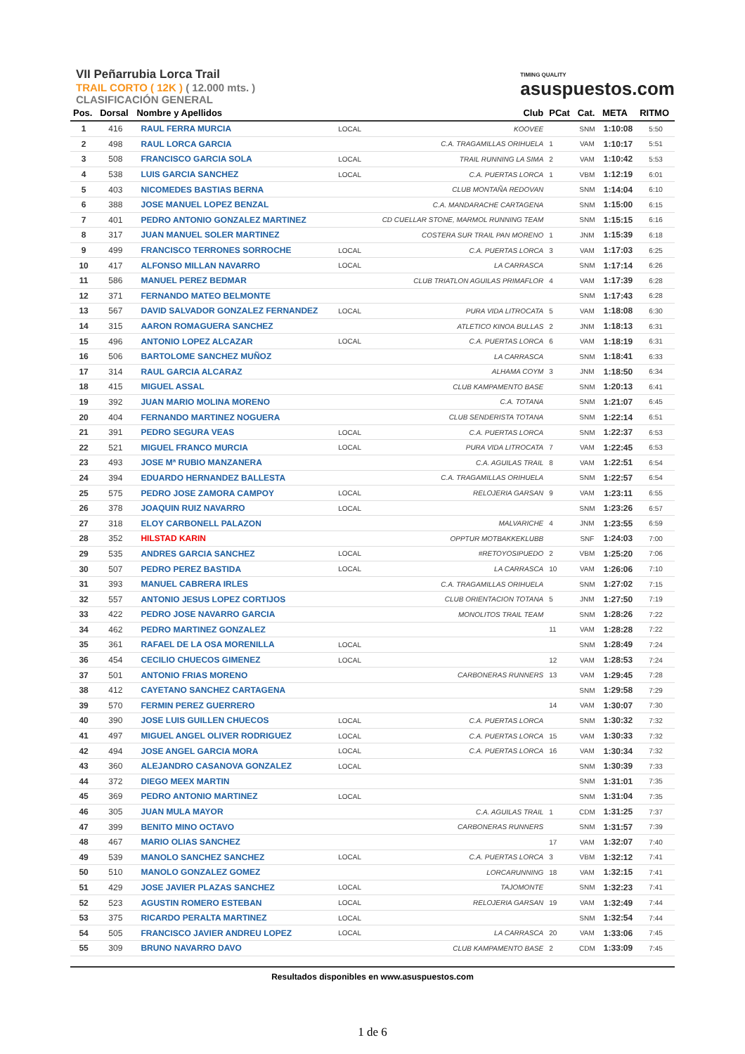VII Peñarrubia Lorca Trail
TRAIL CORTO ( 12K ) ( 12.000 mts. )
CLASIFICACIÓN GENERAL
TIMING QUALITY
asuspuestos.com
| Pos. | Dorsal | Nombre y Apellidos | | Club | PCat | Cat. | META | RITMO |
| --- | --- | --- | --- | --- | --- | --- | --- | --- |
| 1 | 416 | RAUL FERRA MURCIA | LOCAL | KOOVEE | | SNM | 1:10:08 | 5:50 |
| 2 | 498 | RAUL LORCA GARCIA | | C.A. TRAGAMILLAS ORIHUELA | 1 | VAM | 1:10:17 | 5:51 |
| 3 | 508 | FRANCISCO GARCIA SOLA | LOCAL | TRAIL RUNNING LA SIMA | 2 | VAM | 1:10:42 | 5:53 |
| 4 | 538 | LUIS GARCIA SANCHEZ | LOCAL | C.A. PUERTAS LORCA | 1 | VBM | 1:12:19 | 6:01 |
| 5 | 403 | NICOMEDES BASTIAS BERNA | | CLUB MONTAÑA REDOVAN | | SNM | 1:14:04 | 6:10 |
| 6 | 388 | JOSE MANUEL LOPEZ BENZAL | | C.A. MANDARACHE CARTAGENA | | SNM | 1:15:00 | 6:15 |
| 7 | 401 | PEDRO ANTONIO GONZALEZ MARTINEZ | | CD CUELLAR STONE, MARMOL RUNNING TEAM | | SNM | 1:15:15 | 6:16 |
| 8 | 317 | JUAN MANUEL SOLER MARTINEZ | | COSTERA SUR TRAIL PAN MORENO | 1 | JNM | 1:15:39 | 6:18 |
| 9 | 499 | FRANCISCO TERRONES SORROCHE | LOCAL | C.A. PUERTAS LORCA | 3 | VAM | 1:17:03 | 6:25 |
| 10 | 417 | ALFONSO MILLAN NAVARRO | LOCAL | LA CARRASCA | | SNM | 1:17:14 | 6:26 |
| 11 | 586 | MANUEL PEREZ BEDMAR | | CLUB TRIATLON AGUILAS PRIMAFLOR | 4 | VAM | 1:17:39 | 6:28 |
| 12 | 371 | FERNANDO MATEO BELMONTE | | | | SNM | 1:17:43 | 6:28 |
| 13 | 567 | DAVID SALVADOR GONZALEZ FERNANDEZ | LOCAL | PURA VIDA LITROCATA | 5 | VAM | 1:18:08 | 6:30 |
| 14 | 315 | AARON ROMAGUERA SANCHEZ | | ATLETICO KINOA BULLAS | 2 | JNM | 1:18:13 | 6:31 |
| 15 | 496 | ANTONIO LOPEZ ALCAZAR | LOCAL | C.A. PUERTAS LORCA | 6 | VAM | 1:18:19 | 6:31 |
| 16 | 506 | BARTOLOME SANCHEZ MUÑOZ | | LA CARRASCA | | SNM | 1:18:41 | 6:33 |
| 17 | 314 | RAUL GARCIA ALCARAZ | | ALHAMA COYM | 3 | JNM | 1:18:50 | 6:34 |
| 18 | 415 | MIGUEL ASSAL | | CLUB KAMPAMENTO BASE | | SNM | 1:20:13 | 6:41 |
| 19 | 392 | JUAN MARIO MOLINA MORENO | | C.A. TOTANA | | SNM | 1:21:07 | 6:45 |
| 20 | 404 | FERNANDO MARTINEZ NOGUERA | | CLUB SENDERISTA TOTANA | | SNM | 1:22:14 | 6:51 |
| 21 | 391 | PEDRO SEGURA VEAS | LOCAL | C.A. PUERTAS LORCA | | SNM | 1:22:37 | 6:53 |
| 22 | 521 | MIGUEL FRANCO MURCIA | LOCAL | PURA VIDA LITROCATA | 7 | VAM | 1:22:45 | 6:53 |
| 23 | 493 | JOSE Mª RUBIO MANZANERA | | C.A. AGUILAS TRAIL | 8 | VAM | 1:22:51 | 6:54 |
| 24 | 394 | EDUARDO HERNANDEZ BALLESTA | | C.A. TRAGAMILLAS ORIHUELA | | SNM | 1:22:57 | 6:54 |
| 25 | 575 | PEDRO JOSE ZAMORA CAMPOY | LOCAL | RELOJERIA GARSAN | 9 | VAM | 1:23:11 | 6:55 |
| 26 | 378 | JOAQUIN RUIZ NAVARRO | LOCAL | | | SNM | 1:23:26 | 6:57 |
| 27 | 318 | ELOY CARBONELL PALAZON | | MALVARICHE | 4 | JNM | 1:23:55 | 6:59 |
| 28 | 352 | HILSTAD KARIN | | OPPTUR MOTBAKKEKLUBB | | SNF | 1:24:03 | 7:00 |
| 29 | 535 | ANDRES GARCIA SANCHEZ | LOCAL | #RETOYOSIPUEDO | 2 | VBM | 1:25:20 | 7:06 |
| 30 | 507 | PEDRO PEREZ BASTIDA | LOCAL | LA CARRASCA | 10 | VAM | 1:26:06 | 7:10 |
| 31 | 393 | MANUEL CABRERA IRLES | | C.A. TRAGAMILLAS ORIHUELA | | SNM | 1:27:02 | 7:15 |
| 32 | 557 | ANTONIO JESUS LOPEZ CORTIJOS | | CLUB ORIENTACION TOTANA | 5 | JNM | 1:27:50 | 7:19 |
| 33 | 422 | PEDRO JOSE NAVARRO GARCIA | | MONOLITOS TRAIL TEAM | | SNM | 1:28:26 | 7:22 |
| 34 | 462 | PEDRO MARTINEZ GONZALEZ | | | 11 | VAM | 1:28:28 | 7:22 |
| 35 | 361 | RAFAEL DE LA OSA MORENILLA | LOCAL | | | SNM | 1:28:49 | 7:24 |
| 36 | 454 | CECILIO CHUECOS GIMENEZ | LOCAL | | 12 | VAM | 1:28:53 | 7:24 |
| 37 | 501 | ANTONIO FRIAS MORENO | | CARBONERAS RUNNERS | 13 | VAM | 1:29:45 | 7:28 |
| 38 | 412 | CAYETANO SANCHEZ CARTAGENA | | | | SNM | 1:29:58 | 7:29 |
| 39 | 570 | FERMIN PEREZ GUERRERO | | | 14 | VAM | 1:30:07 | 7:30 |
| 40 | 390 | JOSE LUIS GUILLEN CHUECOS | LOCAL | C.A. PUERTAS LORCA | | SNM | 1:30:32 | 7:32 |
| 41 | 497 | MIGUEL ANGEL OLIVER RODRIGUEZ | LOCAL | C.A. PUERTAS LORCA | 15 | VAM | 1:30:33 | 7:32 |
| 42 | 494 | JOSE ANGEL GARCIA MORA | LOCAL | C.A. PUERTAS LORCA | 16 | VAM | 1:30:34 | 7:32 |
| 43 | 360 | ALEJANDRO CASANOVA GONZALEZ | LOCAL | | | SNM | 1:30:39 | 7:33 |
| 44 | 372 | DIEGO MEEX MARTIN | | | | SNM | 1:31:01 | 7:35 |
| 45 | 369 | PEDRO ANTONIO MARTINEZ | LOCAL | | | SNM | 1:31:04 | 7:35 |
| 46 | 305 | JUAN MULA MAYOR | | C.A. AGUILAS TRAIL | 1 | CDM | 1:31:25 | 7:37 |
| 47 | 399 | BENITO MINO OCTAVO | | CARBONERAS RUNNERS | | SNM | 1:31:57 | 7:39 |
| 48 | 467 | MARIO OLIAS SANCHEZ | | | 17 | VAM | 1:32:07 | 7:40 |
| 49 | 539 | MANOLO SANCHEZ SANCHEZ | LOCAL | C.A. PUERTAS LORCA | 3 | VBM | 1:32:12 | 7:41 |
| 50 | 510 | MANOLO GONZALEZ GOMEZ | | LORCARUNNING | 18 | VAM | 1:32:15 | 7:41 |
| 51 | 429 | JOSE JAVIER PLAZAS SANCHEZ | LOCAL | TAJOMONTE | | SNM | 1:32:23 | 7:41 |
| 52 | 523 | AGUSTIN ROMERO ESTEBAN | LOCAL | RELOJERIA GARSAN | 19 | VAM | 1:32:49 | 7:44 |
| 53 | 375 | RICARDO PERALTA MARTINEZ | LOCAL | | | SNM | 1:32:54 | 7:44 |
| 54 | 505 | FRANCISCO JAVIER ANDREU LOPEZ | LOCAL | LA CARRASCA | 20 | VAM | 1:33:06 | 7:45 |
| 55 | 309 | BRUNO NAVARRO DAVO | | CLUB KAMPAMENTO BASE | 2 | CDM | 1:33:09 | 7:45 |
Resultados disponibles en www.asuspuestos.com
1 de 6